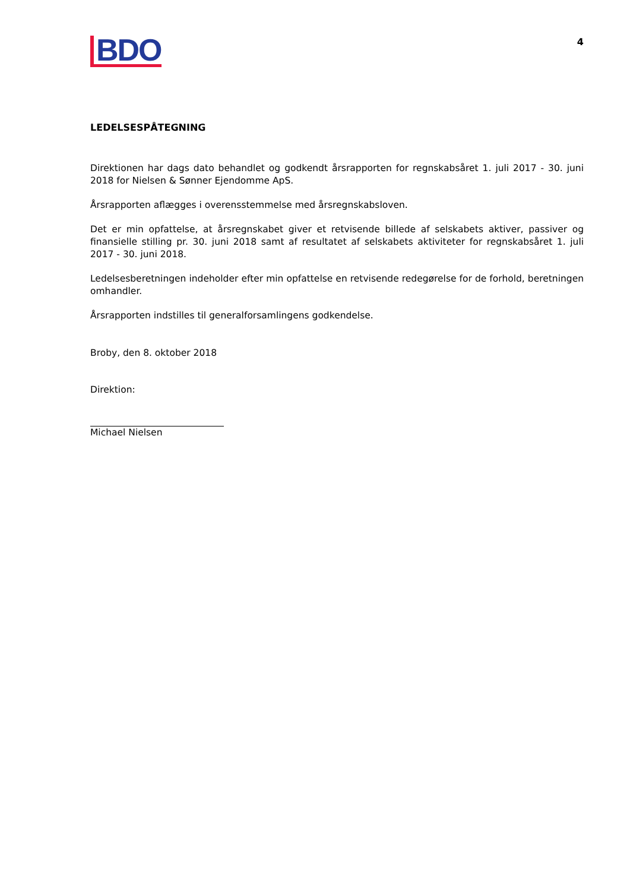BDO
4
LEDELSESPÅTEGNING
Direktionen har dags dato behandlet og godkendt årsrapporten for regnskabsåret 1. juli 2017 - 30. juni 2018 for Nielsen & Sønner Ejendomme ApS.
Årsrapporten aflægges i overensstemmelse med årsregnskabsloven.
Det er min opfattelse, at årsregnskabet giver et retvisende billede af selskabets aktiver, passiver og finansielle stilling pr. 30. juni 2018 samt af resultatet af selskabets aktiviteter for regnskabsåret 1. juli 2017 - 30. juni 2018.
Ledelsesberetningen indeholder efter min opfattelse en retvisende redegørelse for de forhold, beretningen omhandler.
Årsrapporten indstilles til generalforsamlingens godkendelse.
Broby, den 8. oktober 2018
Direktion:
Michael Nielsen